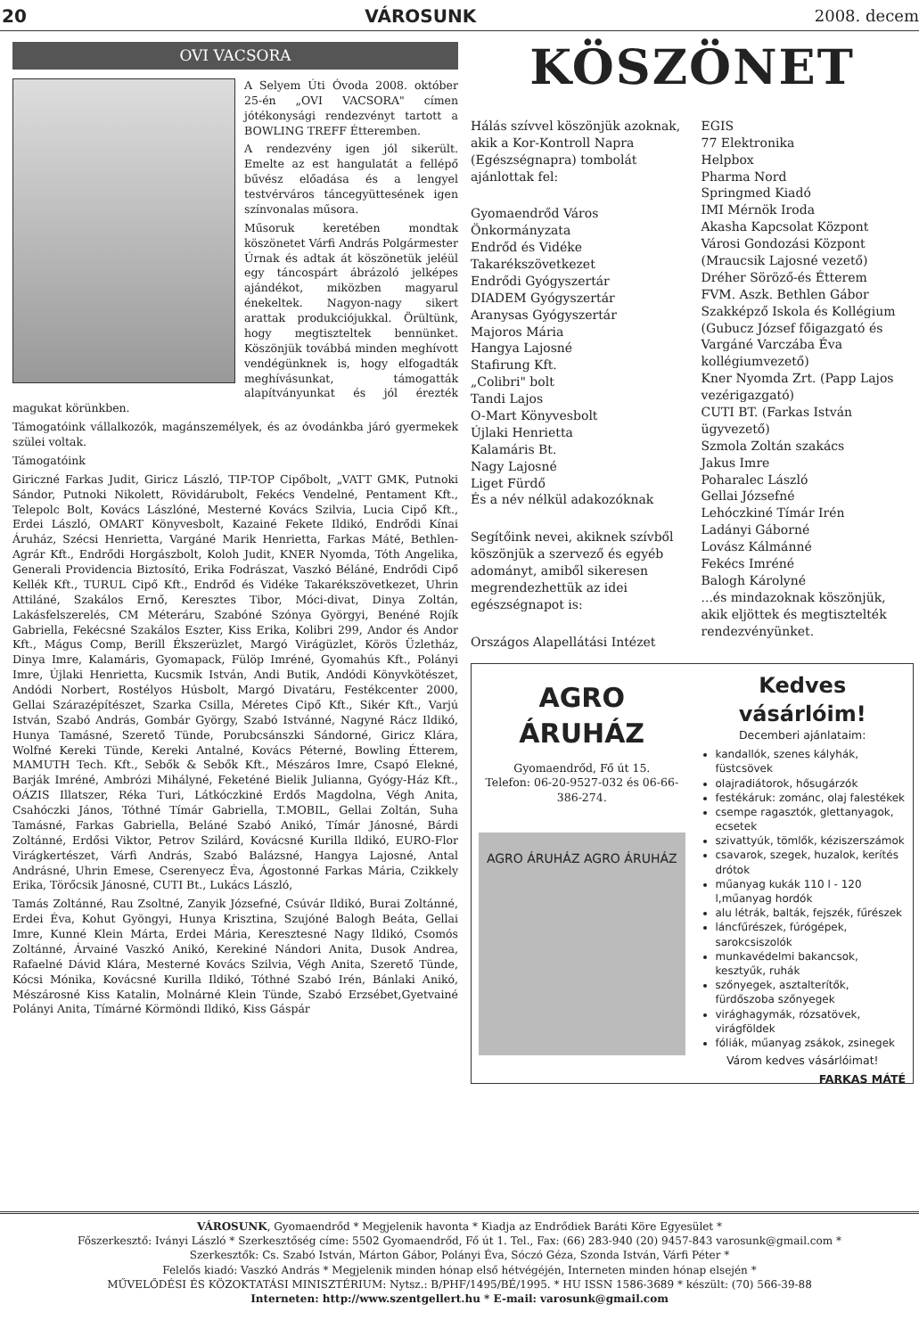20 VÁROSUNK 2008. decem
OVI VACSORA
A Selyem Úti Óvoda 2008. október 25-én „OVI VACSORA" címen jótékonysági rendezvényt tartott a BOWLING TREFF Étteremben.
A rendezvény igen jól sikerült. Emelte az est hangulatát a fellépő bűvész előadása és a lengyel testvérváros táncegyüttesének igen színvonalas műsora.
Műsoruk keretében mondtak köszönetet Várfi András Polgármester Úrnak és adtak át köszönetük jeléül egy táncospárt ábrázoló jelképes ajándékot, miközben magyarul énekeltek. Nagyon-nagy sikert arattak produkciójukkal. Örültünk, hogy megtiszteltek bennünket. Köszönjük továbbá minden meghívott vendégünknek is, hogy elfogadták meghívásunkat, támogatták alapítványunkat és jól érezték magukat körünkben.
Támogatóink vállalkozók, magánszemélyek, és az óvodánkba járó gyermekek szülei voltak.
Támogatóink
Giriczné Farkas Judit, Giricz László, TIP-TOP Cipőbolt, „VATT GMK, Putnoki Sándor, Putnoki Nikolett, Rövidárubolt, Fekécs Vendelné, Pentament Kft., Telepolc Bolt, Kovács Lászlóné, Mesterné Kovács Szilvia, Lucia Cipő Kft., Erdei László, OMART Könyvesbolt, Kazainé Fekete Ildikó, Endrődi Kínai Áruház, Szécsi Henrietta, Vargáné Marik Henrietta, Farkas Máté, Bethlen-Agrár Kft., Endrődi Horgászbolt, Koloh Judit, KNER Nyomda, Tóth Angelika, Generali Providencia Biztosító, Erika Fodrászat, Vaszkó Béláné, Endrődi Cipő Kellék Kft., TURUL Cipő Kft., Endrőd és Vidéke Takarékszövetkezet, Uhrin Attiláné, Szakálos Ernő, Keresztes Tibor, Móci-divat, Dinya Zoltán, Lakásfelszerelés, CM Méteráru, Szabóné Szónya Györgyi, Benéné Rojík Gabriella, Fekécsné Szakálos Eszter, Kiss Erika, Kolibri 299, Andor és Andor Kft., Mágus Comp, Berill Ékszerüzlet, Margó Virágüzlet, Körös Üzletház, Dinya Imre, Kalamáris, Gyomapack, Fülöp Imréné, Gyomahús Kft., Polányi Imre, Újlaki Henrietta, Kucsmik István, Andi Butik, Andódi Könyvkötészet, Andódi Norbert, Rostélyos Húsbolt, Margó Divatáru, Festékcenter 2000, Gellai Szárazépítészet, Szarka Csilla, Méretes Cipő Kft., Sikér Kft., Varjú István, Szabó András, Gombár György, Szabó Istvánné, Nagyné Rácz Ildikó, Hunya Tamásné, Szerető Tünde, Porubcsánszki Sándorné, Giricz Klára, Wolfné Kereki Tünde, Kereki Antalné, Kovács Péterné, Bowling Étterem, MAMUTH Tech. Kft., Sebők & Sebők Kft., Mészáros Imre, Csapó Elekné, Barják Imréné, Ambrózi Mihályné, Feketéné Bielik Julianna, Gyógy-Ház Kft., OÁZIS Illatszer, Réka Turi, Látkóczkiné Erdős Magdolna, Végh Anita, Csahóczki János, Tóthné Tímár Gabriella, T.MOBIL, Gellai Zoltán, Suha Tamásné, Farkas Gabriella, Beláné Szabó Anikó, Tímár Jánosné, Bárdi Zoltánné, Erdősi Viktor, Petrov Szilárd, Kovácsné Kurilla Ildikó, EURO-Flor Virágkertészet, Várfi András, Szabó Balázsné, Hangya Lajosné, Antal Andrásné, Uhrin Emese, Cserenyecz Éva, Ágostonné Farkas Mária, Czikkely Erika, Törőcsik Jánosné, CUTI Bt., Lukács László,
Tamás Zoltánné, Rau Zsoltné, Zanyik Józsefné, Csúvár Ildikó, Burai Zoltánné, Erdei Éva, Kohut Gyöngyi, Hunya Krisztina, Szujóné Balogh Beáta, Gellai Imre, Kunné Klein Márta, Erdei Mária, Keresztesné Nagy Ildikó, Csomós Zoltánné, Árvainé Vaszkó Anikó, Kerekiné Nándori Anita, Dusok Andrea, Rafaelné Dávid Klára, Mesterné Kovács Szilvia, Végh Anita, Szerető Tünde, Kócsi Mónika, Kovácsné Kurilla Ildikó, Tóthné Szabó Irén, Bánlaki Anikó, Mészárosné Kiss Katalin, Molnárné Klein Tünde, Szabó Erzsébet,Gyetvainé Polányi Anita, Tímárné Körmöndi Ildikó, Kiss Gáspár
KÖSZÖNET
Hálás szívvel köszönjük azoknak, akik a Kor-Kontroll Napra (Egészségnapra) tombolát ajánlottak fel:
Gyomaendrőd Város Önkormányzata
Endrőd és Vidéke Takarékszövetkezet
Endrődi Gyógyszertár
DIADEM Gyógyszertár
Aranysas Gyógyszertár
Majoros Mária
Hangya Lajosné
Stafirung Kft.
„Colibri" bolt
Tandi Lajos
O-Mart Könyvesbolt
Újlaki Henrietta
Kalamáris Bt.
Nagy Lajosné
Liget Fürdő
És a név nélkül adakozóknak
Segítőink nevei, akiknek szívből köszönjük a szervező és egyéb adományt, amiből sikeresen megrendezhettük az idei egészségnapot is:
Országos Alapellátási Intézet
EGIS
77 Elektronika
Helpbox
Pharma Nord
Springmed Kiadó
IMI Mérnök Iroda
Akasha Kapcsolat Központ
Városi Gondozási Központ (Mraucsik Lajosné vezető)
Dréher Söröző-és Étterem
FVM. Aszk. Bethlen Gábor Szakképző Iskola és Kollégium (Gubucz József főigazgató és Vargáné Varczába Éva kollégiumvezető)
Kner Nyomda Zrt. (Papp Lajos vezérigazgató)
CUTI BT. (Farkas István ügyvezető)
Szmola Zoltán szakács
Jakus Imre
Poharalec László
Gellai Józsefné
Lehóczkiné Tímár Irén
Ladányi Gáborné
Lovász Kálmánné
Fekécs Imréné
Balogh Károlyné
...és mindazoknak köszönjük, akik eljöttek és megtisztelték rendezvényünket.
AGRO
ÁRUHÁZ
Gyomaendrőd, Fő út 15.
Telefon: 06-20-9527-032 és 06-66-386-274.
AGRO ÁRUHÁZ AGRO ÁRUHÁZ
Kedves vásárlóim!
Decemberi ajánlataim:
kandallók, szenes kályhák, füstcsövek
olajradiátorok, hősugárzók
festékáruk: zománc, olaj falestékek
csempe ragasztók, glettanyagok, ecsetek
szivattyúk, tömlők, kéziszerszámok
csavarok, szegek, huzalok, kerítés drótok
műanyag kukák 110 l - 120 l,műanyag hordók
alu létrák, balták, fejszék, fűrészek
láncfűrészek, fúrógépek, sarokcsiszolók
munkavédelmi bakancsok, kesztyűk, ruhák
szőnyegek, asztalterítők, fürdőszoba szőnyegek
virághagymák, rózsatövek, virágföldek
fóliák, műanyag zsákok, zsinegek
Várom kedves vásárlóimat!
FARKAS MÁTÉ
VÁROSUNK, Gyomaendrőd * Megjelenik havonta * Kiadja az Endrődiek Baráti Köre Egyesület *
Főszerkesztő: Iványi László * Szerkesztőség címe: 5502 Gyomaendrőd, Fő út 1. Tel., Fax: (66) 283-940 (20) 9457-843 varosunk@gmail.com *
Szerkesztők: Cs. Szabó István, Márton Gábor, Polányi Éva, Sóczó Géza, Szonda István, Várfi Péter *
Felelős kiadó: Vaszkó András * Megjelenik minden hónap első hétvégéjén, Interneten minden hónap elsején *
MŰVELŐDÉSI ÉS KÖZOKTATÁSI MINISZTÉRIUM: Nytsz.: B/PHF/1495/BÉ/1995. * HU ISSN 1586-3689 * készült: (70) 566-39-88
Interneten: http://www.szentgellert.hu * E-mail: varosunk@gmail.com